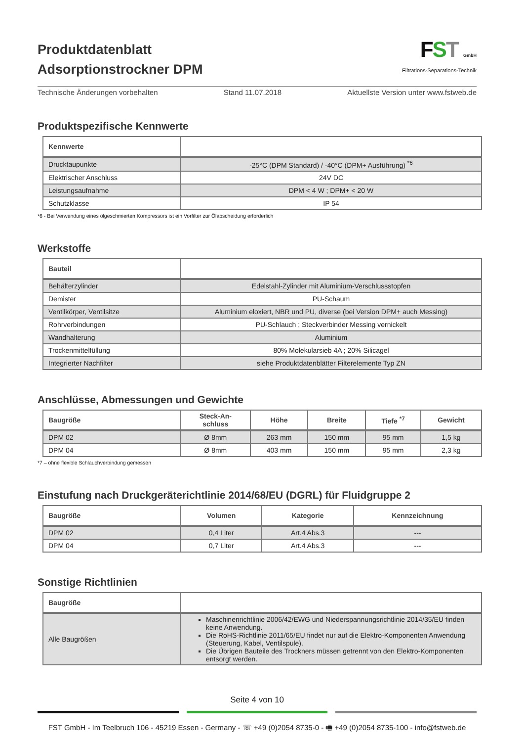Produktdatenblatt
Adsorptionstrockner DPM
FST GmbH
Filtrations-Separations-Technik
Technische Änderungen vorbehalten Stand 11.07.2018 Aktuellste Version unter www.fstweb.de
Produktspezifische Kennwerte
| Kennwerte | |
| --- | --- |
| Drucktaupunkte | -25°C (DPM Standard) / -40°C (DPM+ Ausführung) <sup>*6</sup> |
| Elektrischer Anschluss | 24V DC |
| Leistungsaufnahme | DPM < 4 W ; DPM+ < 20 W |
| Schutzklasse | IP 54 |
*6 - Bei Verwendung eines ölgeschmierten Kompressors ist ein Vorfilter zur Ölabscheidung erforderlich
Werkstoffe
| Bauteil | |
| --- | --- |
| Behälterzylinder | Edelstahl-Zylinder mit Aluminium-Verschlussstopfen |
| Demister | PU-Schaum |
| Ventilkörper, Ventilsitze | Aluminium eloxiert, NBR und PU, diverse (bei Version DPM+ auch Messing) |
| Rohrverbindungen | PU-Schlauch ; Steckverbinder Messing vernickelt |
| Wandhalterung | Aluminium |
| Trockenmittelfüllung | 80% Molekularsieb 4A ; 20% Silicagel |
| Integrierter Nachfilter | siehe Produktdatenblätter Filterelemente Typ ZN |
Anschlüsse, Abmessungen und Gewichte
| Baugröße | Steck-An- schluss | Höhe | Breite | Tiefe <sup>*7</sup> | Gewicht |
| --- | --- | --- | --- | --- | --- |
| DPM 02 | Ø 8mm | 263 mm | 150 mm | 95 mm | 1,5 kg |
| DPM 04 | Ø 8mm | 403 mm | 150 mm | 95 mm | 2,3 kg |
*7 – ohne flexible Schlauchverbindung gemessen
Einstufung nach Druckgeräterichtlinie 2014/68/EU (DGRL) für Fluidgruppe 2
| Baugröße | Volumen | Kategorie | Kennzeichnung |
| --- | --- | --- | --- |
| DPM 02 | 0,4 Liter | Art.4 Abs.3 | --- |
| DPM 04 | 0,7 Liter | Art.4 Abs.3 | --- |
Sonstige Richtlinien
| Baugröße | |
| --- | --- |
| Alle Baugrößen | Maschinenrichtlinie 2006/42/EWG und Niederspannungsrichtlinie 2014/35/EU finden keine Anwendung. Die RoHS-Richtlinie 2011/65/EU findet nur auf die Elektro-Komponenten Anwendung (Steuerung, Kabel, Ventilspule). Die Übrigen Bauteile des Trockners müssen getrennt von den Elektro-Komponenten entsorgt werden. |
Seite 4 von 10
FST GmbH - Im Teelbruch 106 - 45219 Essen - Germany - ☏ +49 (0)2054 8735-0 - 🖷 +49 (0)2054 8735-100 - info@fstweb.de